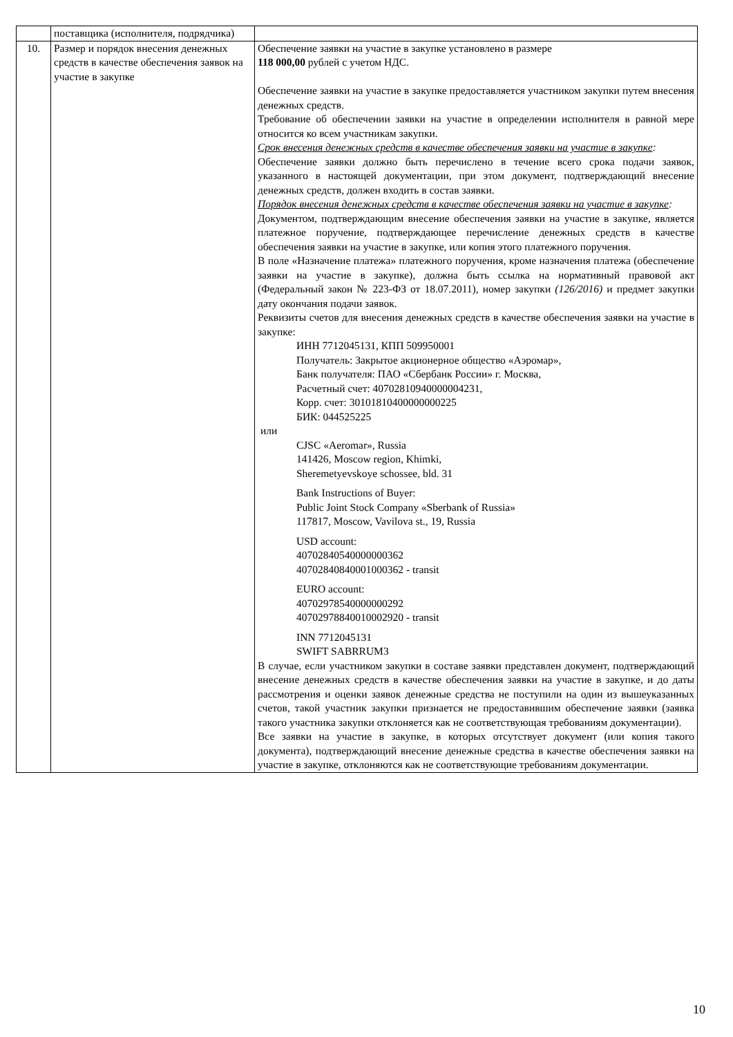| | поставщика (исполнителя, подрядчика) | |
| 10. | Размер и порядок внесения денежных средств в качестве обеспечения заявок на участие в закупке | Обеспечение заявки на участие в закупке установлено в размере 118 000,00 рублей с учетом НДС. Обеспечение заявки на участие в закупке предоставляется участником закупки путем внесения денежных средств. Требование об обеспечении заявки на участие в определении исполнителя в равной мере относится ко всем участникам закупки. Срок внесения денежных средств в качестве обеспечения заявки на участие в закупке : Обеспечение заявки должно быть перечислено в течение всего срока подачи заявок, указанного в настоящей документации, при этом документ, подтверждающий внесение денежных средств, должен входить в состав заявки. Порядок внесения денежных средств в качестве обеспечения заявки на участие в закупке : Документом, подтверждающим внесение обеспечения заявки на участие в закупке, является платежное поручение, подтверждающее перечисление денежных средств в качестве обеспечения заявки на участие в закупке, или копия этого платежного поручения. В поле «Назначение платежа» платежного поручения, кроме назначения платежа (обеспечение заявки на участие в закупке), должна быть ссылка на нормативный правовой акт (Федеральный закон № 223-ФЗ от 18.07.2011), номер закупки (126/2016) и предмет закупки дату окончания подачи заявок. Реквизиты счетов для внесения денежных средств в качестве обеспечения заявки на участие в закупке: ИНН 7712045131, КПП 509950001 Получатель: Закрытое акционерное общество «Аэромар», Банк получателя: ПАО «Сбербанк России» г. Москва, Расчетный счет: 40702810940000004231, Корр. счет: 30101810400000000225 БИК: 044525225 или CJSC «Aeromar», Russia 141426, Moscow region, Khimki, Sheremetyevskoye schossee, bld. 31 Bank Instructions of Buyer: Public Joint Stock Company «Sberbank of Russia» 117817, Moscow, Vavilova st., 19, Russia USD account: 40702840540000000362 40702840840001000362 - transit EURO account: 40702978540000000292 40702978840010002920 - transit INN 7712045131 SWIFT SABRRUM3 В случае, если участником закупки в составе заявки представлен документ, подтверждающий внесение денежных средств в качестве обеспечения заявки на участие в закупке, и до даты рассмотрения и оценки заявок денежные средства не поступили на один из вышеуказанных счетов, такой участник закупки признается не предоставившим обеспечение заявки (заявка такого участника закупки отклоняется как не соответствующая требованиям документации). Все заявки на участие в закупке, в которых отсутствует документ (или копия такого документа), подтверждающий внесение денежные средства в качестве обеспечения заявки на участие в закупке, отклоняются как не соответствующие требованиям документации. |
10